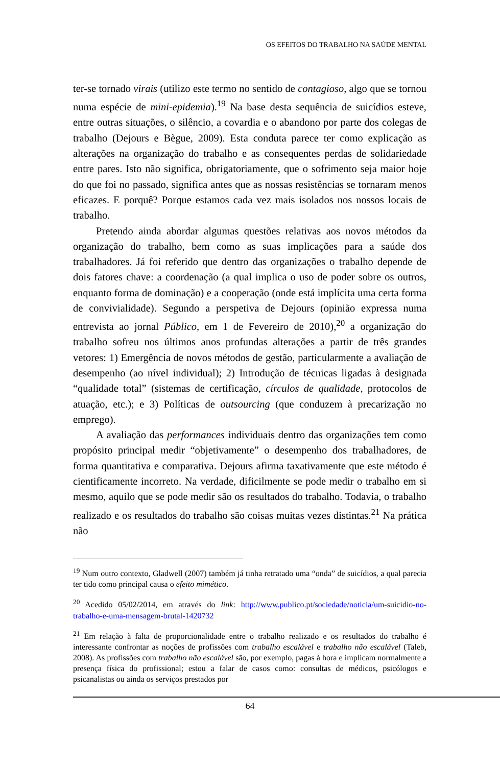OS EFEITOS DO TRABALHO NA SAÚDE MENTAL
ter-se tornado virais (utilizo este termo no sentido de contagioso, algo que se tornou numa espécie de mini-epidemia).<sup>19</sup> Na base desta sequência de suicídios esteve, entre outras situações, o silêncio, a covardia e o abandono por parte dos colegas de trabalho (Dejours e Bègue, 2009). Esta conduta parece ter como explicação as alterações na organização do trabalho e as consequentes perdas de solidariedade entre pares. Isto não significa, obrigatoriamente, que o sofrimento seja maior hoje do que foi no passado, significa antes que as nossas resistências se tornaram menos eficazes. E porquê? Porque estamos cada vez mais isolados nos nossos locais de trabalho.
Pretendo ainda abordar algumas questões relativas aos novos métodos da organização do trabalho, bem como as suas implicações para a saúde dos trabalhadores. Já foi referido que dentro das organizações o trabalho depende de dois fatores chave: a coordenação (a qual implica o uso de poder sobre os outros, enquanto forma de dominação) e a cooperação (onde está implícita uma certa forma de convivialidade). Segundo a perspetiva de Dejours (opinião expressa numa entrevista ao jornal Público, em 1 de Fevereiro de 2010),<sup>20</sup> a organização do trabalho sofreu nos últimos anos profundas alterações a partir de três grandes vetores: 1) Emergência de novos métodos de gestão, particularmente a avaliação de desempenho (ao nível individual); 2) Introdução de técnicas ligadas à designada “qualidade total” (sistemas de certificação, círculos de qualidade, protocolos de atuação, etc.); e 3) Políticas de outsourcing (que conduzem à precarização no emprego).
A avaliação das performances individuais dentro das organizações tem como propósito principal medir “objetivamente” o desempenho dos trabalhadores, de forma quantitativa e comparativa. Dejours afirma taxativamente que este método é cientificamente incorreto. Na verdade, dificilmente se pode medir o trabalho em si mesmo, aquilo que se pode medir são os resultados do trabalho. Todavia, o trabalho realizado e os resultados do trabalho são coisas muitas vezes distintas.<sup>21</sup> Na prática não
<sup>19</sup> Num outro contexto, Gladwell (2007) também já tinha retratado uma “onda” de suicídios, a qual parecia ter tido como principal causa o efeito mimético.
<sup>20</sup> Acedido 05/02/2014, em através do link: http://www.publico.pt/sociedade/noticia/um-suicidio-no-trabalho-e-uma-mensagem-brutal-1420732
<sup>21</sup> Em relação à falta de proporcionalidade entre o trabalho realizado e os resultados do trabalho é interessante confrontar as noções de profissões com trabalho escalável e trabalho não escalável (Taleb, 2008). As profissões com trabalho não escalável são, por exemplo, pagas à hora e implicam normalmente a presença física do profissional; estou a falar de casos como: consultas de médicos, psicólogos e psicanalistas ou ainda os serviços prestados por
64